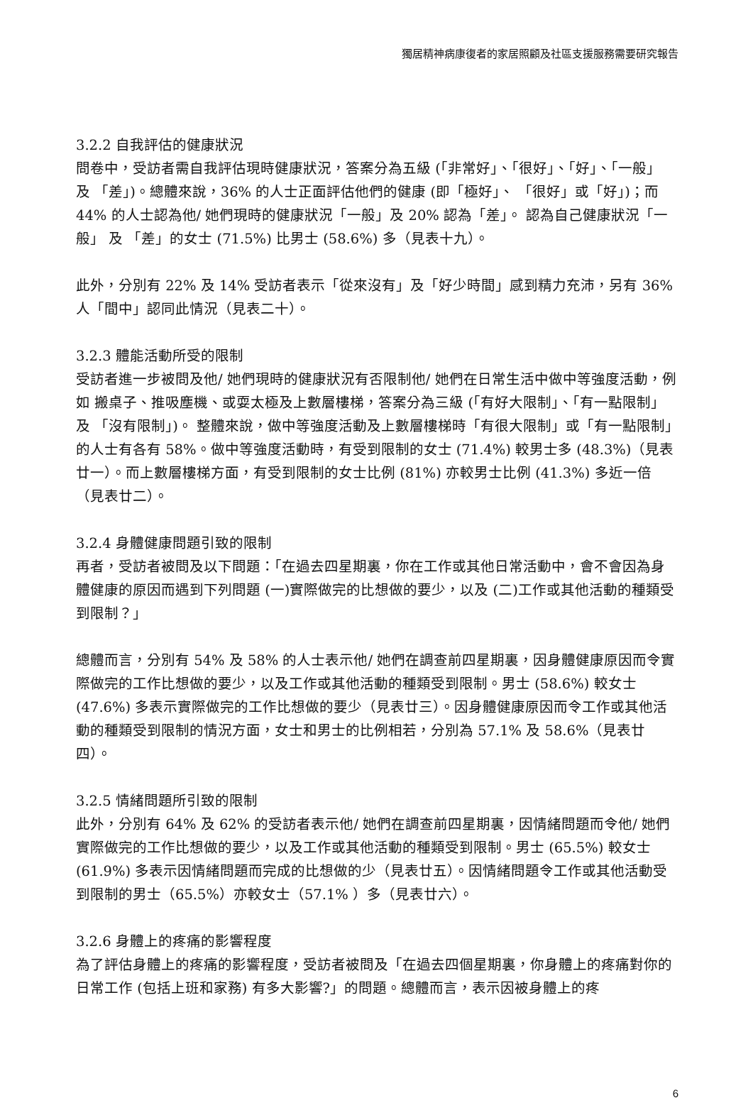獨居精神病康復者的家居照顧及社區支援服務需要研究報告
3.2.2 自我評估的健康狀況
問卷中，受訪者需自我評估現時健康狀況，答案分為五級 (「非常好」、「很好」、「好」、「一般」 及 「差」)。總體來說，36% 的人士正面評估他們的健康 (即「極好」、 「很好」或「好」)；而 44% 的人士認為他/ 她們現時的健康狀況「一般」及 20% 認為「差」。 認為自己健康狀況「一般」 及 「差」的女士 (71.5%) 比男士 (58.6%) 多（見表十九）。
此外，分別有 22% 及 14% 受訪者表示「從來沒有」及「好少時間」感到精力充沛，另有 36%人「間中」認同此情況（見表二十）。
3.2.3 體能活動所受的限制
受訪者進一步被問及他/ 她們現時的健康狀況有否限制他/ 她們在日常生活中做中等強度活動，例如 搬桌子、推吸塵機、或耍太極及上數層樓梯，答案分為三級 (「有好大限制」、「有一點限制」 及 「沒有限制」)。 整體來說，做中等強度活動及上數層樓梯時「有很大限制」或「有一點限制」的人士有各有 58%。做中等強度活動時，有受到限制的女士 (71.4%) 較男士多 (48.3%)（見表廿一）。而上數層樓梯方面，有受到限制的女士比例 (81%) 亦較男士比例 (41.3%) 多近一倍（見表廿二）。
3.2.4 身體健康問題引致的限制
再者，受訪者被問及以下問題：「在過去四星期裏，你在工作或其他日常活動中，會不會因為身體健康的原因而遇到下列問題 (一)實際做完的比想做的要少，以及 (二)工作或其他活動的種類受到限制？」
總體而言，分別有 54% 及 58% 的人士表示他/ 她們在調查前四星期裏，因身體健康原因而令實際做完的工作比想做的要少，以及工作或其他活動的種類受到限制。男士 (58.6%) 較女士 (47.6%) 多表示實際做完的工作比想做的要少（見表廿三）。因身體健康原因而令工作或其他活動的種類受到限制的情況方面，女士和男士的比例相若，分別為 57.1% 及 58.6%（見表廿四）。
3.2.5 情緒問題所引致的限制
此外，分別有 64% 及 62% 的受訪者表示他/ 她們在調查前四星期裏，因情緒問題而令他/ 她們實際做完的工作比想做的要少，以及工作或其他活動的種類受到限制。男士 (65.5%) 較女士 (61.9%) 多表示因情緒問題而完成的比想做的少（見表廿五）。因情緒問題令工作或其他活動受到限制的男士（65.5%）亦較女士（57.1% ）多（見表廿六）。
3.2.6 身體上的疼痛的影響程度
為了評估身體上的疼痛的影響程度，受訪者被問及「在過去四個星期裏，你身體上的疼痛對你的日常工作 (包括上班和家務) 有多大影響?」的問題。總體而言，表示因被身體上的疼
6